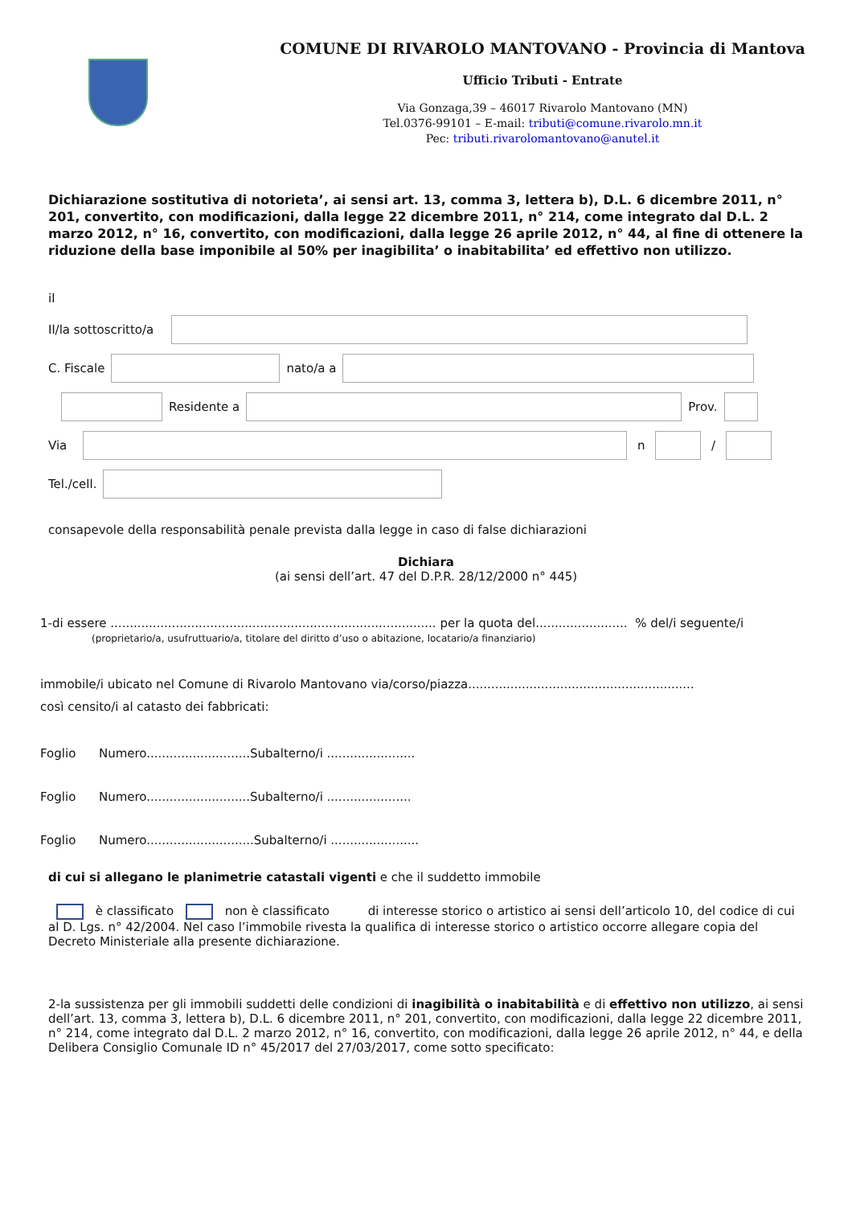COMUNE DI RIVAROLO MANTOVANO - Provincia di Mantova
Ufficio Tributi - Entrate
Via Gonzaga,39 – 46017 Rivarolo Mantovano (MN)
Tel.0376-99101 – E-mail: tributi@comune.rivarolo.mn.it
Pec: tributi.rivarolomantovano@anutel.it
Dichiarazione sostitutiva di notorieta’, ai sensi art. 13, comma 3, lettera b), D.L. 6 dicembre 2011, n° 201, convertito, con modificazioni, dalla legge 22 dicembre 2011, n° 214, come integrato dal D.L. 2 marzo 2012, n° 16, convertito, con modificazioni, dalla legge 26 aprile 2012, n° 44, al fine di ottenere la riduzione della base imponibile al 50% per inagibilita’ o inabitabilita’ ed effettivo non utilizzo.
il
Il/la sottoscritto/a
C. Fiscale
nato/a a
Residente a
Prov.
Via
n
/
Tel./cell.
consapevole della responsabilità penale prevista dalla legge in caso di false dichiarazioni
Dichiara
(ai sensi dell’art. 47 del D.P.R. 28/12/2000 n° 445)
1-di essere ..................................................................................... per la quota del........................ % del/i seguente/i
(proprietario/a, usufruttuario/a, titolare del diritto d’uso o abitazione, locatario/a finanziario)
immobile/i ubicato nel Comune di Rivarolo Mantovano via/corso/piazza...........................................................
così censito/i al catasto dei fabbricati:
Foglio Numero...........................Subalterno/i .......................
Foglio Numero...........................Subalterno/i ......................
Foglio Numero............................Subalterno/i .......................
di cui si allegano le planimetrie catastali vigenti e che il suddetto immobile
è classificato non è classificato di interesse storico o artistico ai sensi dell’articolo 10, del codice di cui al D. Lgs. n° 42/2004. Nel caso l’immobile rivesta la qualifica di interesse storico o artistico occorre allegare copia del Decreto Ministeriale alla presente dichiarazione.
2-la sussistenza per gli immobili suddetti delle condizioni di inagibilità o inabitabilità e di effettivo non utilizzo, ai sensi dell’art. 13, comma 3, lettera b), D.L. 6 dicembre 2011, n° 201, convertito, con modificazioni, dalla legge 22 dicembre 2011, n° 214, come integrato dal D.L. 2 marzo 2012, n° 16, convertito, con modificazioni, dalla legge 26 aprile 2012, n° 44, e della Delibera Consiglio Comunale ID n° 45/2017 del 27/03/2017, come sotto specificato: